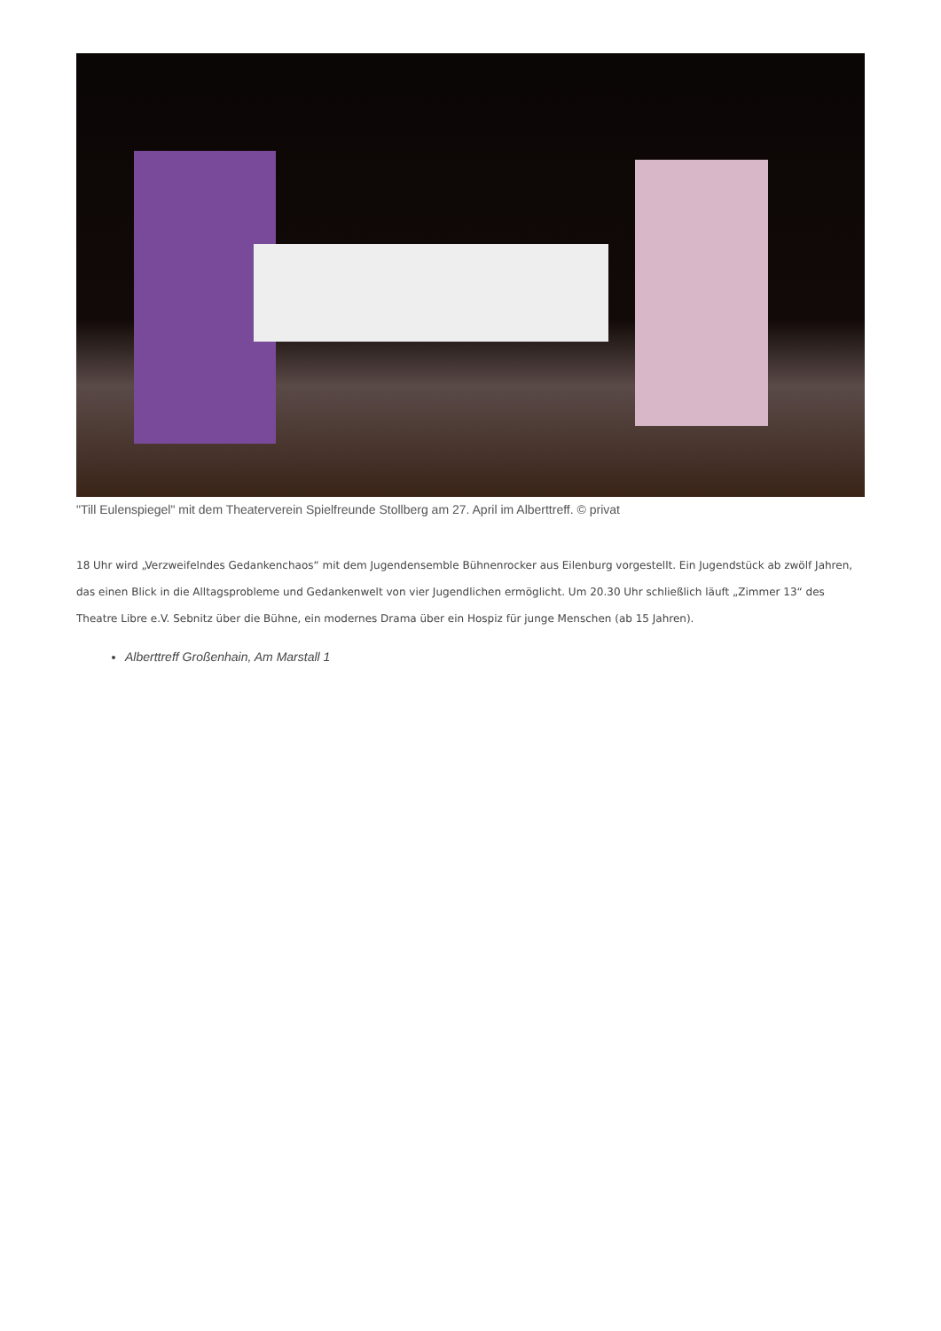"Till Eulenspiegel" mit dem Theaterverein Spielfreunde Stollberg am 27. April im Alberttreff. © privat
18 Uhr wird „Verzweifelndes Gedankenchaos“ mit dem Jugendensemble Bühnenrocker aus Eilenburg vorgestellt. Ein Jugendstück ab zwölf Jahren, das einen Blick in die Alltagsprobleme und Gedankenwelt von vier Jugendlichen ermöglicht. Um 20.30 Uhr schließlich läuft „Zimmer 13“ des Theatre Libre e.V. Sebnitz über die Bühne, ein modernes Drama über ein Hospiz für junge Menschen (ab 15 Jahren).
Alberttreff Großenhain, Am Marstall 1